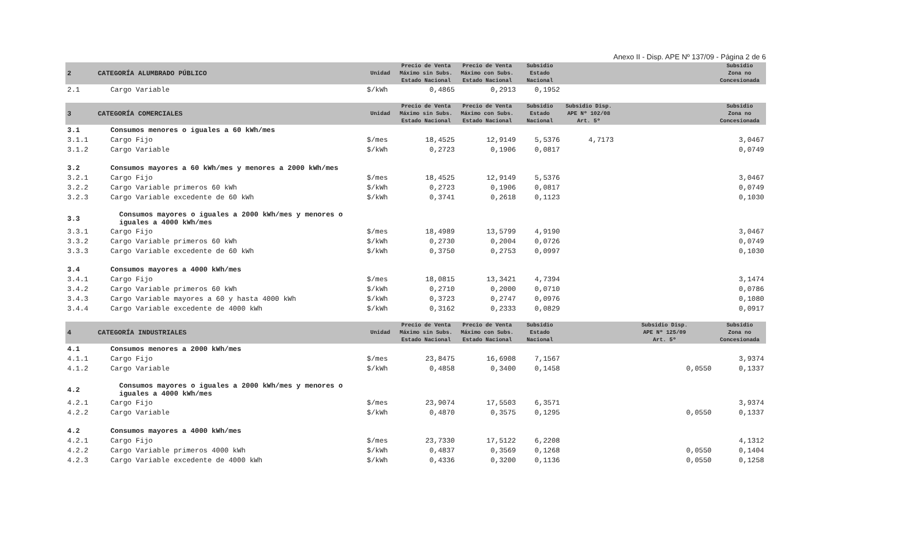Anexo II - Disp. APE Nº 137/09 - Página 2 de 6
| 2 | CATEGORÍA ALUMBRADO PÚBLICO | Unidad | Precio de Venta Máximo sin Subs. Estado Nacional | Precio de Venta Máximo con Subs. Estado Nacional | Subsidio Estado Nacional | | | Subsidio Zona no Concesionada |
| --- | --- | --- | --- | --- | --- | --- | --- | --- |
| 2.1 | Cargo Variable | $/kWh | 0,4865 | 0,2913 | 0,1952 | | | |
| 3 | CATEGORÍA COMERCIALES | Unidad | Precio de Venta Máximo sin Subs. Estado Nacional | Precio de Venta Máximo con Subs. Estado Nacional | Subsidio Estado Nacional | Subsidio Disp. APE Nº 102/08 Art. 5º | | Subsidio Zona no Concesionada |
| 3.1 | Consumos menores o iguales a 60 kWh/mes | | | | | | | |
| 3.1.1 | Cargo Fijo | $/mes | 18,4525 | 12,9149 | 5,5376 | 4,7173 | | 3,0467 |
| 3.1.2 | Cargo Variable | $/kWh | 0,2723 | 0,1906 | 0,0817 | | | 0,0749 |
| 3.2 | Consumos mayores a 60 kWh/mes y menores a 2000 kWh/mes | | | | | | | |
| 3.2.1 | Cargo Fijo | $/mes | 18,4525 | 12,9149 | 5,5376 | | | 3,0467 |
| 3.2.2 | Cargo Variable primeros 60 kWh | $/kWh | 0,2723 | 0,1906 | 0,0817 | | | 0,0749 |
| 3.2.3 | Cargo Variable excedente de 60 kWh | $/kWh | 0,3741 | 0,2618 | 0,1123 | | | 0,1030 |
| 3.3 | Consumos mayores o iguales a 2000 kWh/mes y menores o iguales a 4000 kWh/mes | | | | | | | |
| 3.3.1 | Cargo Fijo | $/mes | 18,4989 | 13,5799 | 4,9190 | | | 3,0467 |
| 3.3.2 | Cargo Variable primeros 60 kWh | $/kWh | 0,2730 | 0,2004 | 0,0726 | | | 0,0749 |
| 3.3.3 | Cargo Variable excedente de 60 kWh | $/kWh | 0,3750 | 0,2753 | 0,0997 | | | 0,1030 |
| 3.4 | Consumos mayores a 4000 kWh/mes | | | | | | | |
| 3.4.1 | Cargo Fijo | $/mes | 18,0815 | 13,3421 | 4,7394 | | | 3,1474 |
| 3.4.2 | Cargo Variable primeros 60 kWh | $/kWh | 0,2710 | 0,2000 | 0,0710 | | | 0,0786 |
| 3.4.3 | Cargo Variable mayores a 60 y hasta 4000 kWh | $/kWh | 0,3723 | 0,2747 | 0,0976 | | | 0,1080 |
| 3.4.4 | Cargo Variable excedente de 4000 kWh | $/kWh | 0,3162 | 0,2333 | 0,0829 | | | 0,0917 |
| 4 | CATEGORÍA INDUSTRIALES | Unidad | Precio de Venta Máximo sin Subs. Estado Nacional | Precio de Venta Máximo con Subs. Estado Nacional | Subsidio Estado Nacional | | Subsidio Disp. APE Nº 125/09 Art. 5º | Subsidio Zona no Concesionada |
| 4.1 | Consumos menores a 2000 kWh/mes | | | | | | | |
| 4.1.1 | Cargo Fijo | $/mes | 23,8475 | 16,6908 | 7,1567 | | | 3,9374 |
| 4.1.2 | Cargo Variable | $/kWh | 0,4858 | 0,3400 | 0,1458 | | 0,0550 | 0,1337 |
| 4.2 | Consumos mayores o iguales a 2000 kWh/mes y menores o iguales a 4000 kWh/mes | | | | | | | |
| 4.2.1 | Cargo Fijo | $/mes | 23,9074 | 17,5503 | 6,3571 | | | 3,9374 |
| 4.2.2 | Cargo Variable | $/kWh | 0,4870 | 0,3575 | 0,1295 | | 0,0550 | 0,1337 |
| 4.2 | Consumos mayores a 4000 kWh/mes | | | | | | | |
| 4.2.1 | Cargo Fijo | $/mes | 23,7330 | 17,5122 | 6,2208 | | | 4,1312 |
| 4.2.2 | Cargo Variable primeros 4000 kWh | $/kWh | 0,4837 | 0,3569 | 0,1268 | | 0,0550 | 0,1404 |
| 4.2.3 | Cargo Variable excedente de 4000 kWh | $/kWh | 0,4336 | 0,3200 | 0,1136 | | 0,0550 | 0,1258 |